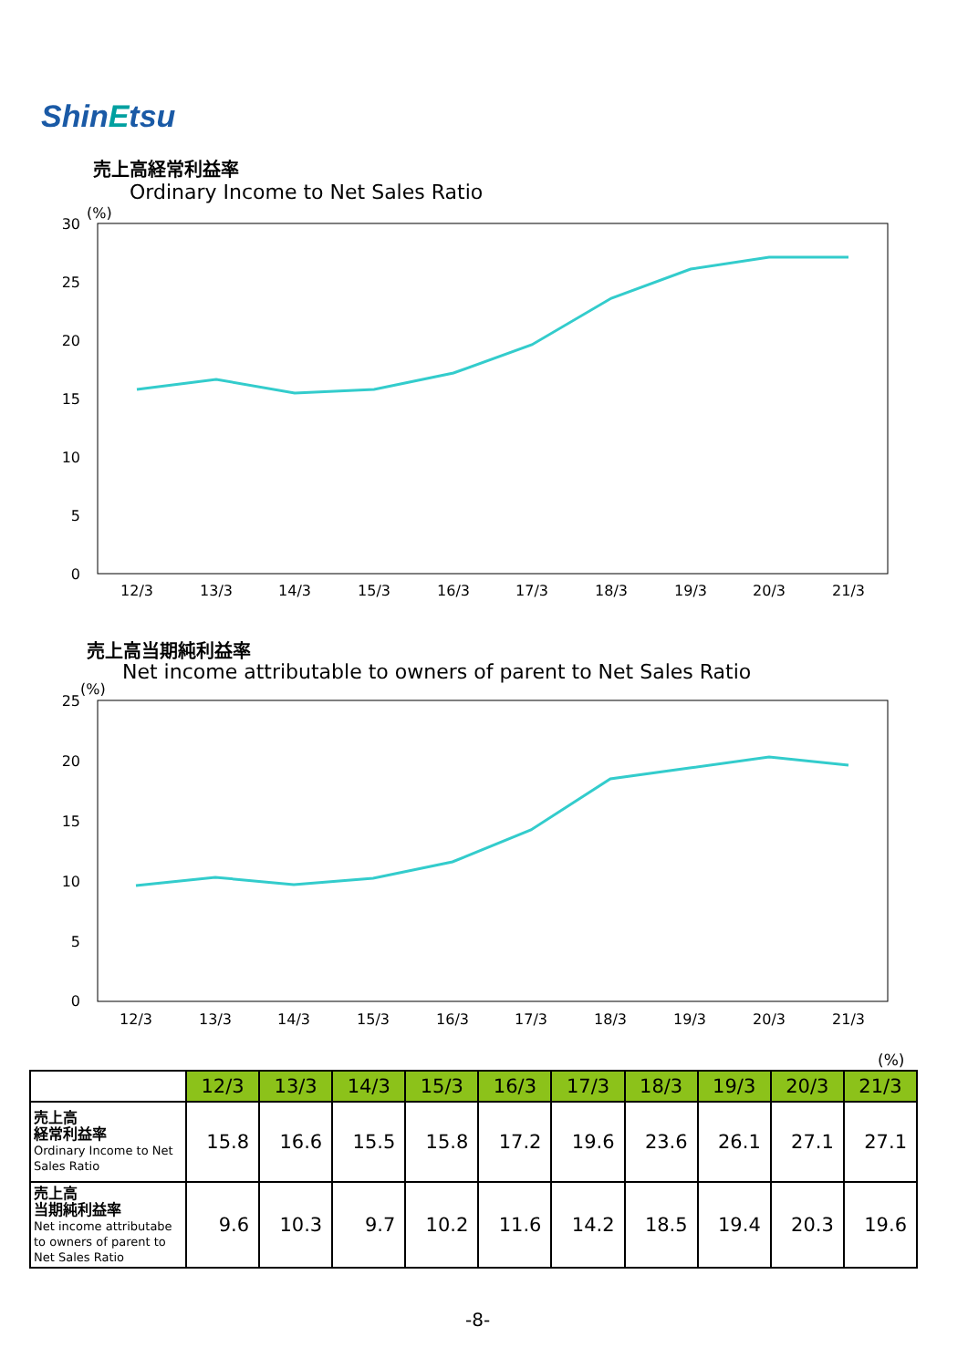ShinEtsu
売上高経常利益率
Ordinary Income to Net Sales Ratio
(%)
30
25
20
15
10
5
0
12/3
13/3
14/3
15/3
16/3
17/3
18/3
19/3
20/3
21/3
(%)
25
20
15
10
5
0
12/3
13/3
14/3
15/3
16/3
17/3
18/3
19/3
20/3
21/3
売上高当期純利益率
Net income attributable to owners of parent to Net Sales Ratio
(%)
| | 12/3 | 13/3 | 14/3 | 15/3 | 16/3 | 17/3 | 18/3 | 19/3 | 20/3 | 21/3 |
| 売上高 経常利益率 Ordinary Income to Net Sales Ratio | 15.8 | 16.6 | 15.5 | 15.8 | 17.2 | 19.6 | 23.6 | 26.1 | 27.1 | 27.1 |
| 売上高 当期純利益率 Net income attributabe to owners of parent to Net Sales Ratio | 9.6 | 10.3 | 9.7 | 10.2 | 11.6 | 14.2 | 18.5 | 19.4 | 20.3 | 19.6 |
-8-